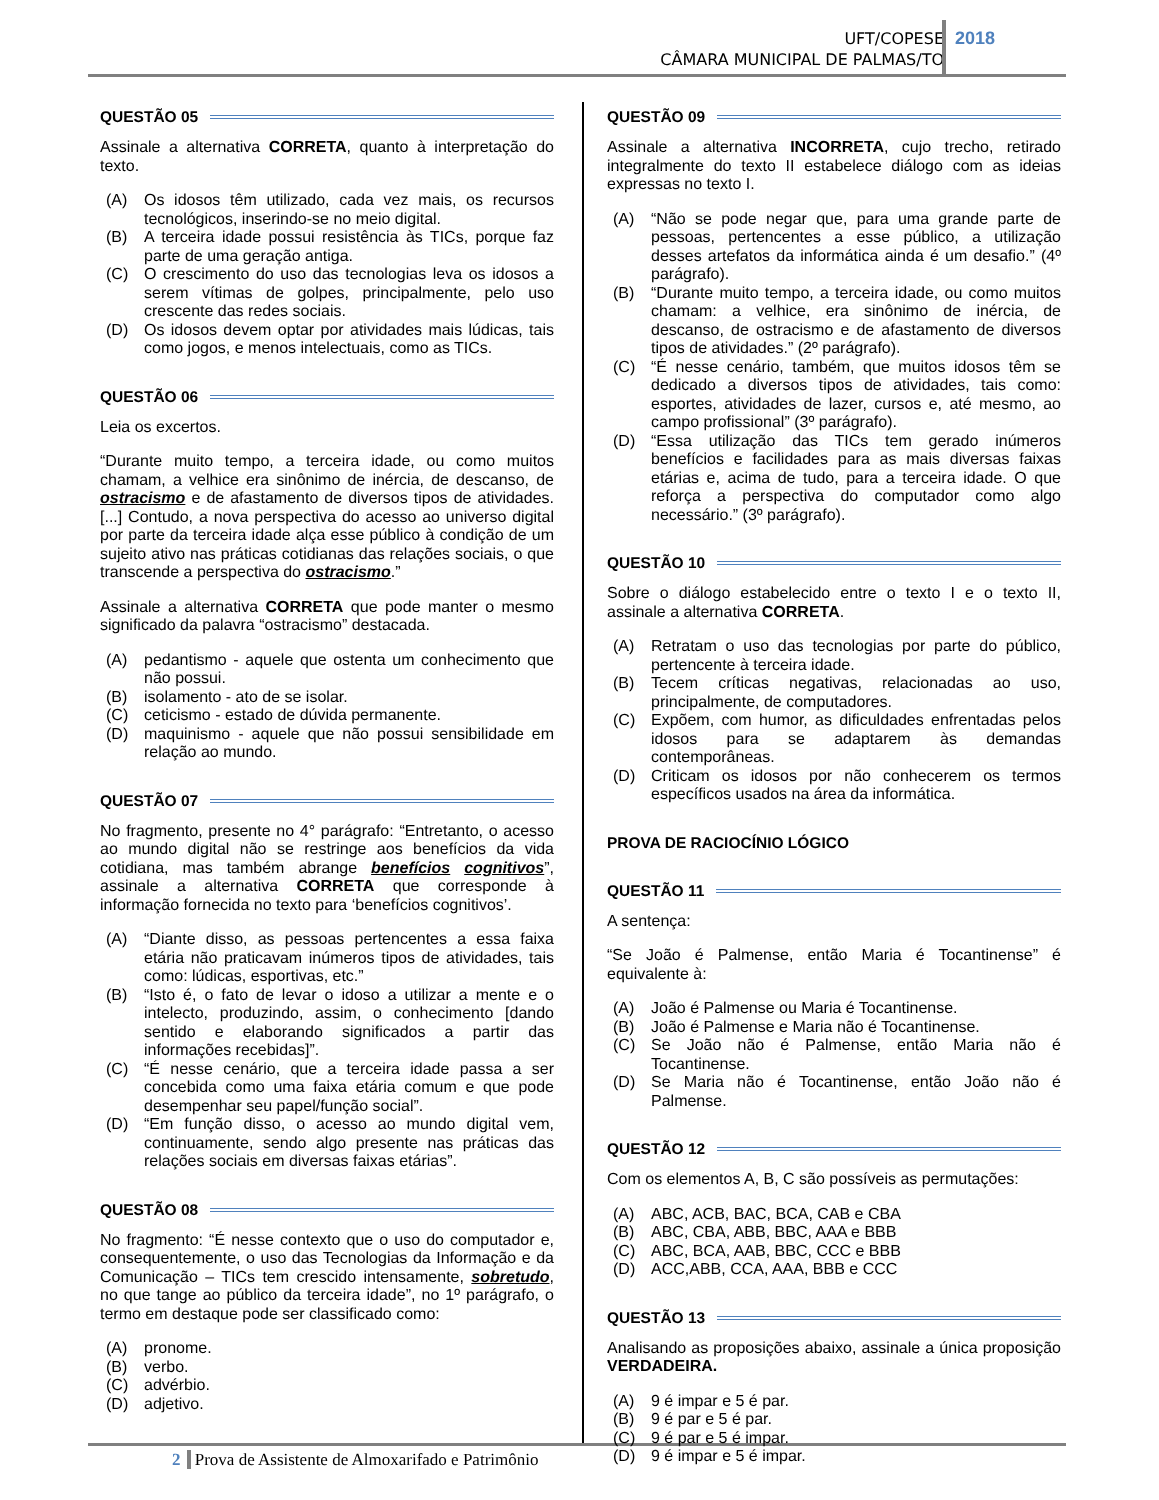UFT/COPESE
CÂMARA MUNICIPAL DE PALMAS/TO
2018
QUESTÃO 05
Assinale a alternativa CORRETA, quanto à interpretação do texto.
(A) Os idosos têm utilizado, cada vez mais, os recursos tecnológicos, inserindo-se no meio digital.
(B) A terceira idade possui resistência às TICs, porque faz parte de uma geração antiga.
(C) O crescimento do uso das tecnologias leva os idosos a serem vítimas de golpes, principalmente, pelo uso crescente das redes sociais.
(D) Os idosos devem optar por atividades mais lúdicas, tais como jogos, e menos intelectuais, como as TICs.
QUESTÃO 06
Leia os excertos.
“Durante muito tempo, a terceira idade, ou como muitos chamam, a velhice era sinônimo de inércia, de descanso, de ostracismo e de afastamento de diversos tipos de atividades. [...] Contudo, a nova perspectiva do acesso ao universo digital por parte da terceira idade alça esse público à condição de um sujeito ativo nas práticas cotidianas das relações sociais, o que transcende a perspectiva do ostracismo.”
Assinale a alternativa CORRETA que pode manter o mesmo significado da palavra “ostracismo” destacada.
(A) pedantismo - aquele que ostenta um conhecimento que não possui.
(B) isolamento - ato de se isolar.
(C) ceticismo - estado de dúvida permanente.
(D) maquinismo - aquele que não possui sensibilidade em relação ao mundo.
QUESTÃO 07
No fragmento, presente no 4° parágrafo: “Entretanto, o acesso ao mundo digital não se restringe aos benefícios da vida cotidiana, mas também abrange benefícios cognitivos”, assinale a alternativa CORRETA que corresponde à informação fornecida no texto para ‘benefícios cognitivos’.
(A) “Diante disso, as pessoas pertencentes a essa faixa etária não praticavam inúmeros tipos de atividades, tais como: lúdicas, esportivas, etc.”
(B) “Isto é, o fato de levar o idoso a utilizar a mente e o intelecto, produzindo, assim, o conhecimento [dando sentido e elaborando significados a partir das informações recebidas]”.
(C) “É nesse cenário, que a terceira idade passa a ser concebida como uma faixa etária comum e que pode desempenhar seu papel/função social”.
(D) “Em função disso, o acesso ao mundo digital vem, continuamente, sendo algo presente nas práticas das relações sociais em diversas faixas etárias”.
QUESTÃO 08
No fragmento: “É nesse contexto que o uso do computador e, consequentemente, o uso das Tecnologias da Informação e da Comunicação – TICs tem crescido intensamente, sobretudo, no que tange ao público da terceira idade”, no 1º parágrafo, o termo em destaque pode ser classificado como:
(A) pronome.
(B) verbo.
(C) advérbio.
(D) adjetivo.
QUESTÃO 09
Assinale a alternativa INCORRETA, cujo trecho, retirado integralmente do texto II estabelece diálogo com as ideias expressas no texto I.
(A) “Não se pode negar que, para uma grande parte de pessoas, pertencentes a esse público, a utilização desses artefatos da informática ainda é um desafio.” (4º parágrafo).
(B) “Durante muito tempo, a terceira idade, ou como muitos chamam: a velhice, era sinônimo de inércia, de descanso, de ostracismo e de afastamento de diversos tipos de atividades.” (2º parágrafo).
(C) “É nesse cenário, também, que muitos idosos têm se dedicado a diversos tipos de atividades, tais como: esportes, atividades de lazer, cursos e, até mesmo, ao campo profissional” (3º parágrafo).
(D) “Essa utilização das TICs tem gerado inúmeros benefícios e facilidades para as mais diversas faixas etárias e, acima de tudo, para a terceira idade. O que reforça a perspectiva do computador como algo necessário.” (3º parágrafo).
QUESTÃO 10
Sobre o diálogo estabelecido entre o texto I e o texto II, assinale a alternativa CORRETA.
(A) Retratam o uso das tecnologias por parte do público, pertencente à terceira idade.
(B) Tecem críticas negativas, relacionadas ao uso, principalmente, de computadores.
(C) Expõem, com humor, as dificuldades enfrentadas pelos idosos para se adaptarem às demandas contemporâneas.
(D) Criticam os idosos por não conhecerem os termos específicos usados na área da informática.
PROVA DE RACIOCÍNIO LÓGICO
QUESTÃO 11
A sentença:
“Se João é Palmense, então Maria é Tocantinense” é equivalente à:
(A) João é Palmense ou Maria é Tocantinense.
(B) João é Palmense e Maria não é Tocantinense.
(C) Se João não é Palmense, então Maria não é Tocantinense.
(D) Se Maria não é Tocantinense, então João não é Palmense.
QUESTÃO 12
Com os elementos A, B, C são possíveis as permutações:
(A) ABC, ACB, BAC, BCA, CAB e CBA
(B) ABC, CBA, ABB, BBC, AAA e BBB
(C) ABC, BCA, AAB, BBC, CCC e BBB
(D) ACC,ABB, CCA, AAA, BBB e CCC
QUESTÃO 13
Analisando as proposições abaixo, assinale a única proposição VERDADEIRA.
(A) 9 é impar e 5 é par.
(B) 9 é par e 5 é par.
(C) 9 é par e 5 é impar.
(D) 9 é impar e 5 é impar.
2 Prova de Assistente de Almoxarifado e Patrimônio